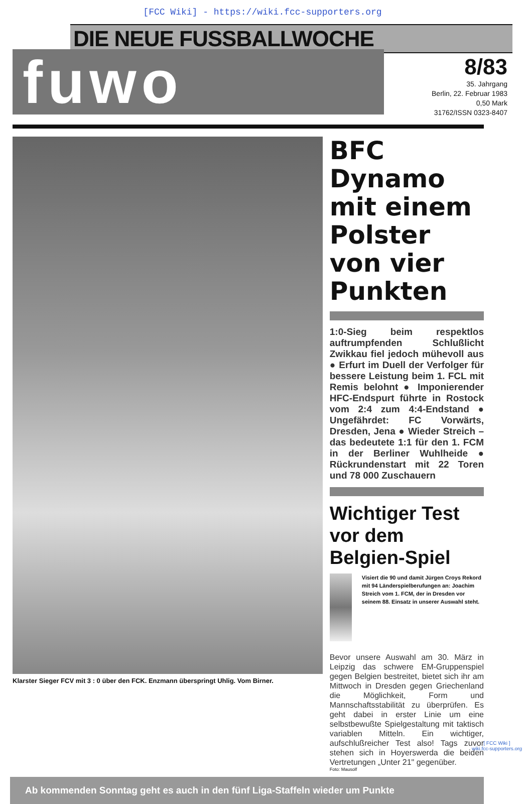[FCC Wiki] - https://wiki.fcc-supporters.org
DIE NEUE FUSSBALLWOCHE
fuwo
8/83
35. Jahrgang
Berlin, 22. Februar 1983
0,50 Mark
31762/ISSN 0323-8407
Klarster Sieger FCV mit 3 : 0 über den FCK. Enzmann überspringt Uhlig. Vom Birner.
BFC Dynamo mit einem Polster von vier Punkten
1:0-Sieg beim respektlos auftrumpfenden Schlußlicht Zwikkau fiel jedoch mühevoll aus ● Erfurt im Duell der Verfolger für bessere Leistung beim 1. FCL mit Remis belohnt ● Imponierender HFC-Endspurt führte in Rostock vom 2:4 zum 4:4-Endstand ● Ungefährdet: FC Vorwärts, Dresden, Jena ● Wieder Streich – das bedeutete 1:1 für den 1. FCM in der Berliner Wuhlheide ● Rückrundenstart mit 22 Toren und 78 000 Zuschauern
Wichtiger Test vor dem Belgien-Spiel
Visiert die 90 und damit Jürgen Croys Rekord mit 94 Länderspielberufungen an: Joachim Streich vom 1. FCM, der in Dresden vor seinem 88. Einsatz in unserer Auswahl steht.
Bevor unsere Auswahl am 30. März in Leipzig das schwere EM-Gruppenspiel gegen Belgien bestreitet, bietet sich ihr am Mittwoch in Dresden gegen Griechenland die Möglichkeit, Form und Mannschaftsstabilität zu überprüfen. Es geht dabei in erster Linie um eine selbstbewußte Spielgestaltung mit taktisch variablen Mitteln. Ein wichtiger, aufschlußreicher Test also! Tags zuvor stehen sich in Hoyerswerda die beiden Vertretungen „Unter 21" gegenüber.
Foto: Mausolf
Ab kommenden Sonntag geht es auch in den fünf Liga-Staffeln wieder um Punkte
[ FCC Wiki ]
wiki.fcc-supporters.org